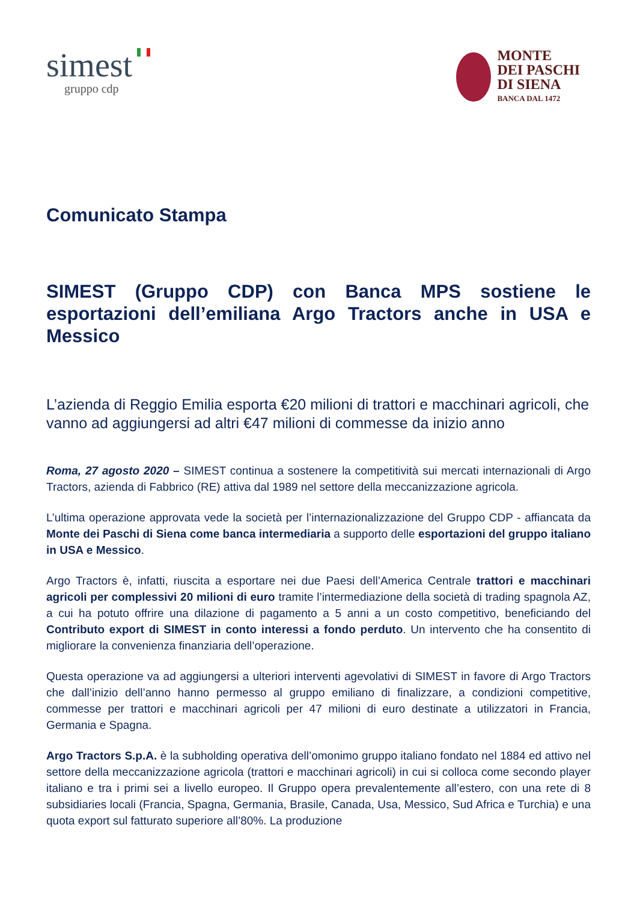simest
gruppo cdp
MONTE
DEI PASCHI
DI SIENA
BANCA DAL 1472
Comunicato Stampa
SIMEST (Gruppo CDP) con Banca MPS sostiene le esportazioni dell’emiliana Argo Tractors anche in USA e Messico
L’azienda di Reggio Emilia esporta €20 milioni di trattori e macchinari agricoli, che vanno ad aggiungersi ad altri €47 milioni di commesse da inizio anno
Roma, 27 agosto 2020 – SIMEST continua a sostenere la competitività sui mercati internazionali di Argo Tractors, azienda di Fabbrico (RE) attiva dal 1989 nel settore della meccanizzazione agricola.
L’ultima operazione approvata vede la società per l’internazionalizzazione del Gruppo CDP - affiancata da Monte dei Paschi di Siena come banca intermediaria a supporto delle esportazioni del gruppo italiano in USA e Messico.
Argo Tractors è, infatti, riuscita a esportare nei due Paesi dell’America Centrale trattori e macchinari agricoli per complessivi 20 milioni di euro tramite l’intermediazione della società di trading spagnola AZ, a cui ha potuto offrire una dilazione di pagamento a 5 anni a un costo competitivo, beneficiando del Contributo export di SIMEST in conto interessi a fondo perduto. Un intervento che ha consentito di migliorare la convenienza finanziaria dell’operazione.
Questa operazione va ad aggiungersi a ulteriori interventi agevolativi di SIMEST in favore di Argo Tractors che dall’inizio dell’anno hanno permesso al gruppo emiliano di finalizzare, a condizioni competitive, commesse per trattori e macchinari agricoli per 47 milioni di euro destinate a utilizzatori in Francia, Germania e Spagna.
Argo Tractors S.p.A. è la subholding operativa dell’omonimo gruppo italiano fondato nel 1884 ed attivo nel settore della meccanizzazione agricola (trattori e macchinari agricoli) in cui si colloca come secondo player italiano e tra i primi sei a livello europeo. Il Gruppo opera prevalentemente all’estero, con una rete di 8 subsidiaries locali (Francia, Spagna, Germania, Brasile, Canada, Usa, Messico, Sud Africa e Turchia) e una quota export sul fatturato superiore all’80%. La produzione